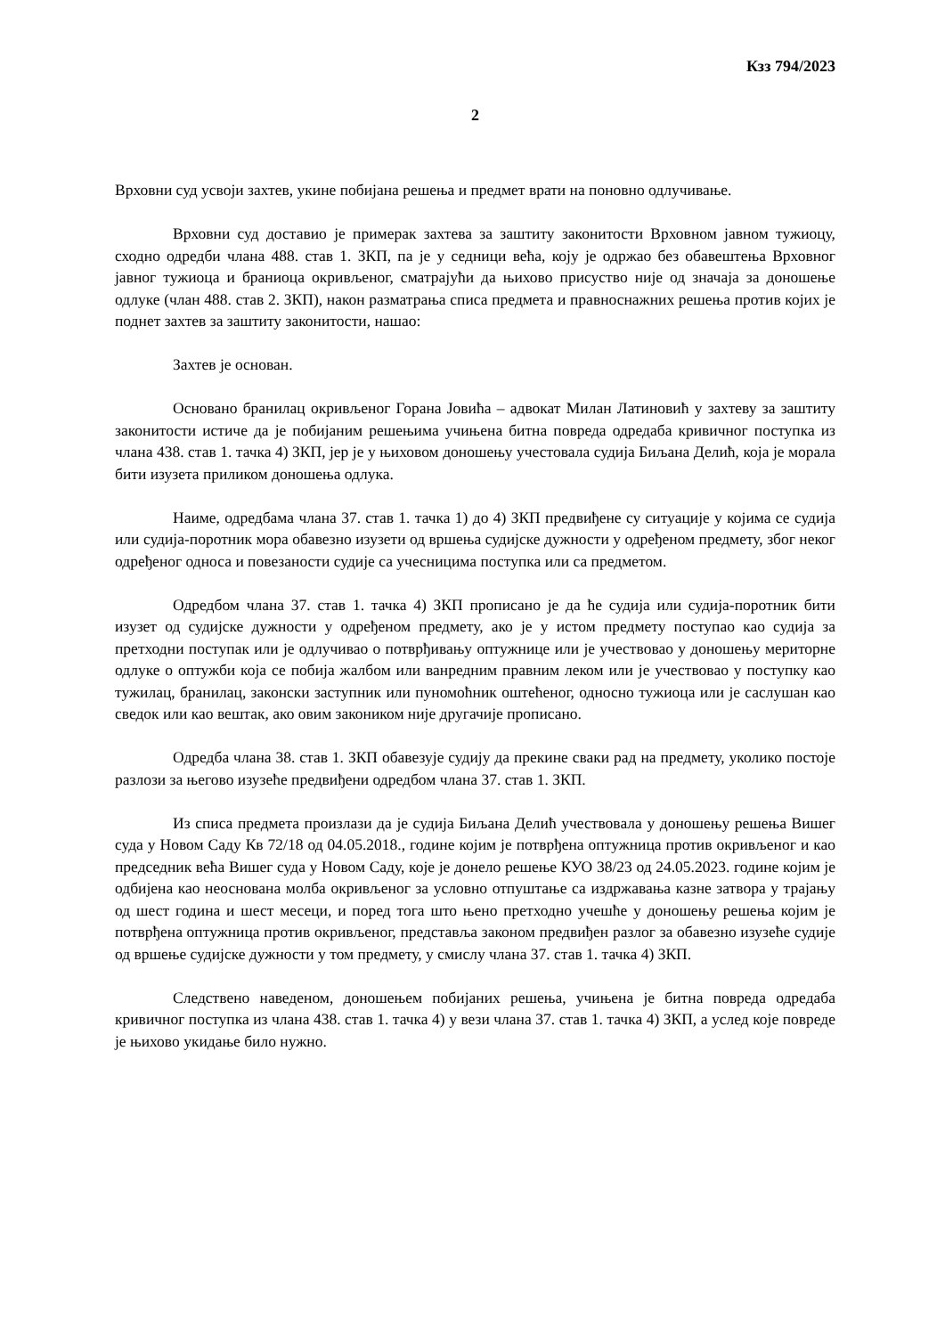Кзз 794/2023
2
Врховни суд усвоји захтев, укине побијана решења и предмет врати на поновно одлучивање.
Врховни суд доставио је примерак захтева за заштиту законитости Врховном јавном тужиоцу, сходно одредби члана 488. став 1. ЗКП, па је у седници већа, коју је одржао без обавештења Врховног јавног тужиоца и браниоца окривљеног, сматрајући да њихово присуство није од значаја за доношење одлуке (члан 488. став 2. ЗКП), након разматрања списа предмета и правноснажних решења против којих је поднет захтев за заштиту законитости, нашао:
Захтев је основан.
Основано бранилац окривљеног Горана Јовића – адвокат Милан Латиновић у захтеву за заштиту законитости истиче да је побијаним решењима учињена битна повреда одредаба кривичног поступка из члана 438. став 1. тачка 4) ЗКП, јер је у њиховом доношењу учестовала судија Биљана Делић, која је морала бити изузета приликом доношења одлука.
Наиме, одредбама члана 37. став 1. тачка 1) до 4) ЗКП предвиђене су ситуације у којима се судија или судија-поротник мора обавезно изузети од вршења судијске дужности у одређеном предмету, због неког одређеног односа и повезаности судије са учесницима поступка или са предметом.
Одредбом члана 37. став 1. тачка 4) ЗКП прописано је да ће судија или судија-поротник бити изузет од судијске дужности у одређеном предмету, ако је у истом предмету поступао као судија за претходни поступак или је одлучивао о потврђивању оптужнице или је учествовао у доношењу мериторне одлуке о оптужби која се побија жалбом или ванредним правним леком или је учествовао у поступку као тужилац, бранилац, законски заступник или пуномоћник оштећеног, односно тужиоца или је саслушан као сведок или као вештак, ако овим закоником није другачије прописано.
Одредба члана 38. став 1. ЗКП обавезује судију да прекине сваки рад на предмету, уколико постоје разлози за његово изузеће предвиђени одредбом члана 37. став 1. ЗКП.
Из списа предмета произлази да је судија Биљана Делић учествовала у доношењу решења Вишег суда у Новом Саду Кв 72/18 од 04.05.2018., године којим је потврђена оптужница против окривљеног и као председник већа Вишег суда у Новом Саду, које је донело решење КУО 38/23 од 24.05.2023. године којим је одбијена као неоснована молба окривљеног за условно отпуштање са издржавања казне затвора у трајању од шест година и шест месеци, и поред тога што њено претходно учешће у доношењу решења којим је потврђена оптужница против окривљеног, представља законом предвиђен разлог за обавезно изузеће судије од вршење судијске дужности у том предмету, у смислу члана 37. став 1. тачка 4) ЗКП.
Следствено наведеном, доношењем побијаних решења, учињена је битна повреда одредаба кривичног поступка из члана 438. став 1. тачка 4) у вези члана 37. став 1. тачка 4) ЗКП, а услед које повреде је њихово укидање било нужно.